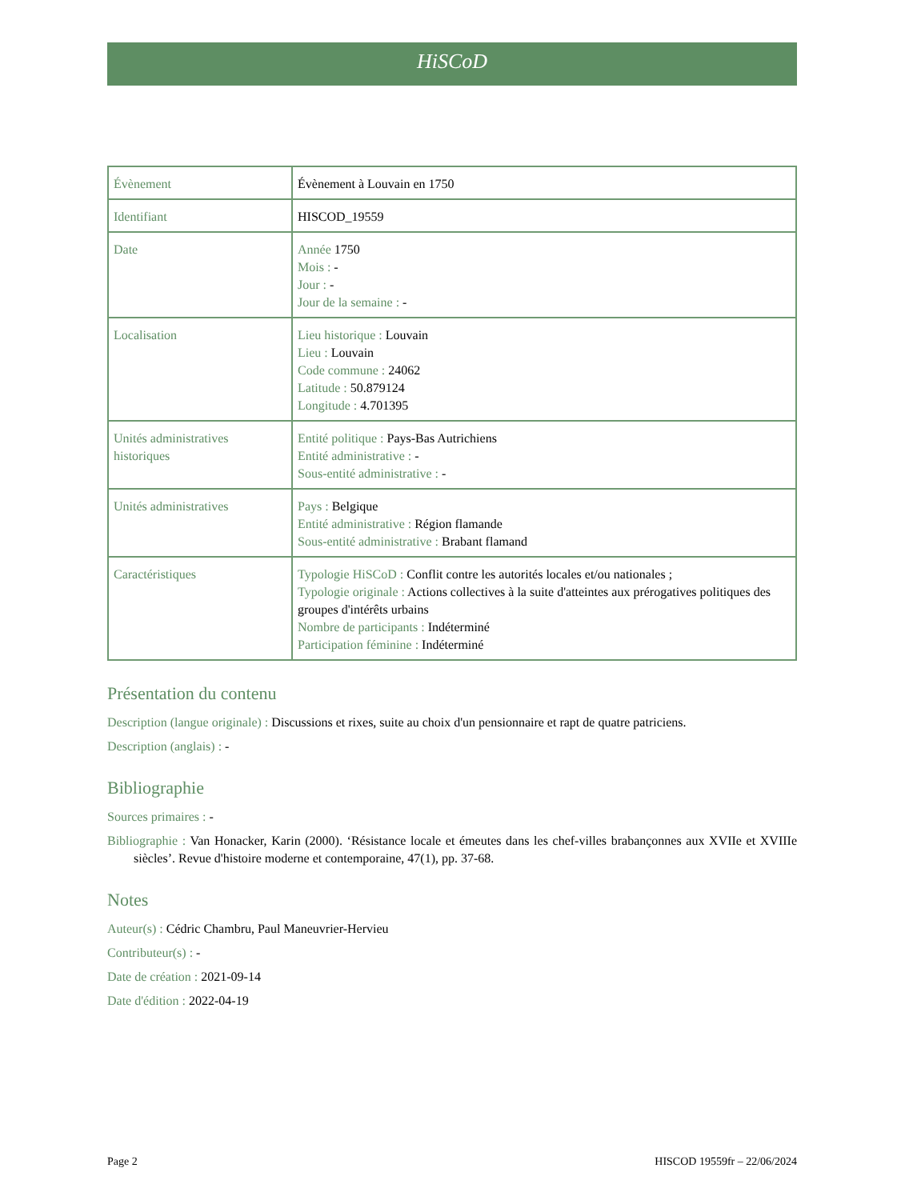HiSCoD
| Évènement | Évènement à Louvain en 1750 |
| Identifiant | HISCOD_19559 |
| Date | Année 1750 Mois : - Jour : - Jour de la semaine : - |
| Localisation | Lieu historique : Louvain Lieu : Louvain Code commune : 24062 Latitude : 50.879124 Longitude : 4.701395 |
| Unités administratives historiques | Entité politique : Pays-Bas Autrichiens Entité administrative : - Sous-entité administrative : - |
| Unités administratives | Pays : Belgique Entité administrative : Région flamande Sous-entité administrative : Brabant flamand |
| Caractéristiques | Typologie HiSCoD : Conflit contre les autorités locales et/ou nationales ; Typologie originale : Actions collectives à la suite d'atteintes aux prérogatives politiques des groupes d'intérêts urbains Nombre de participants : Indéterminé Participation féminine : Indéterminé |
Présentation du contenu
Description (langue originale) : Discussions et rixes, suite au choix d'un pensionnaire et rapt de quatre patriciens.
Description (anglais) : -
Bibliographie
Sources primaires : -
Bibliographie : Van Honacker, Karin (2000). ‘Résistance locale et émeutes dans les chef-villes brabançonnes aux XVIIe et XVIIIe siècles’. Revue d'histoire moderne et contemporaine, 47(1), pp. 37-68.
Notes
Auteur(s) : Cédric Chambru, Paul Maneuvrier-Hervieu
Contributeur(s) : -
Date de création : 2021-09-14
Date d'édition : 2022-04-19
Page 2 HISCOD 19559fr – 22/06/2024